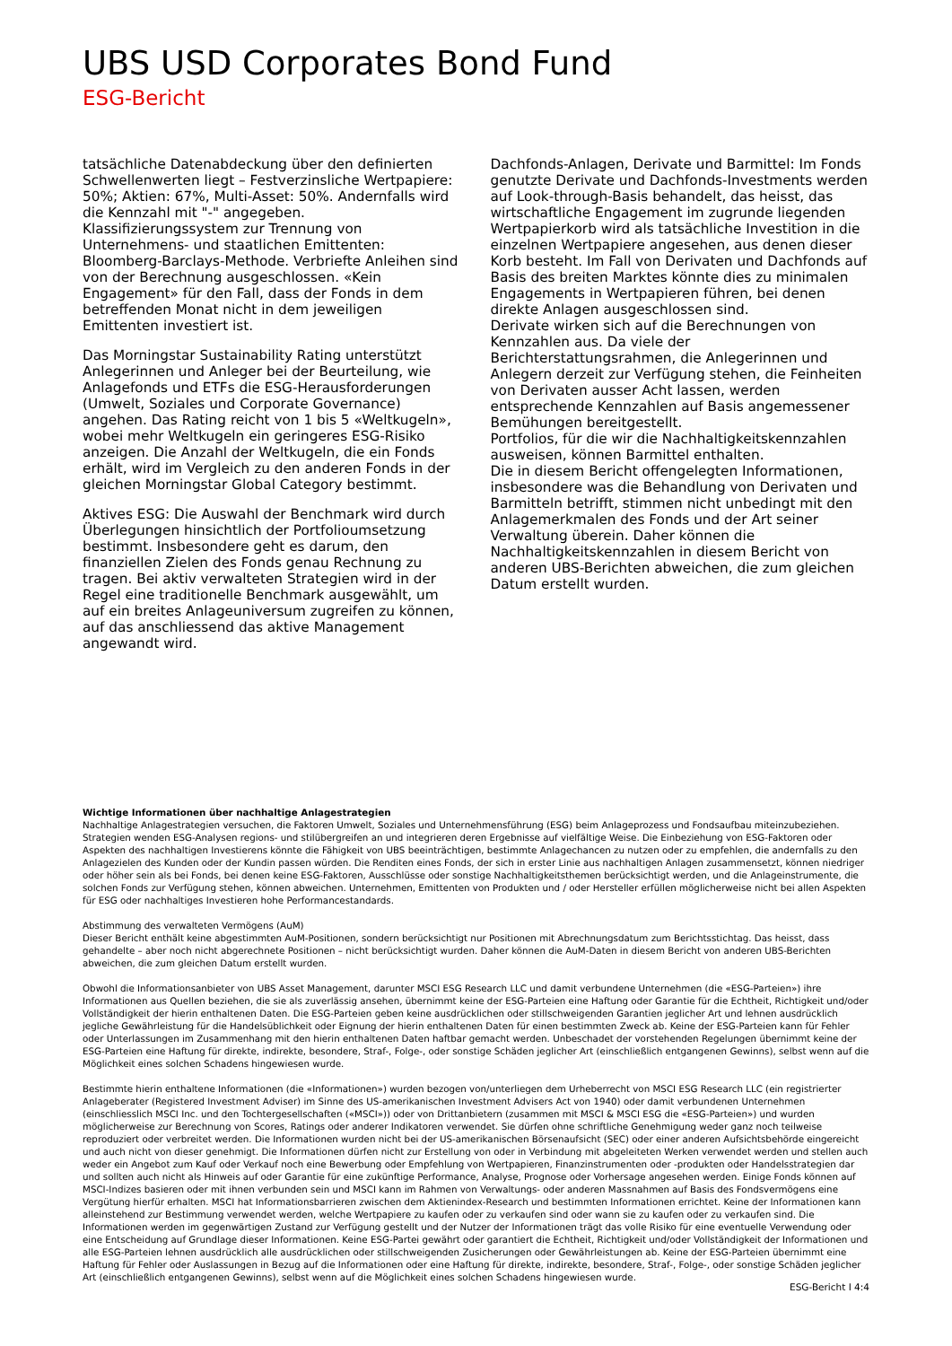UBS USD Corporates Bond Fund
ESG-Bericht
tatsächliche Datenabdeckung über den definierten Schwellenwerten liegt – Festverzinsliche Wertpapiere: 50%; Aktien: 67%, Multi-Asset: 50%. Andernfalls wird die Kennzahl mit "-" angegeben. Klassifizierungssystem zur Trennung von Unternehmens- und staatlichen Emittenten: Bloomberg-Barclays-Methode. Verbriefte Anleihen sind von der Berechnung ausgeschlossen. «Kein Engagement» für den Fall, dass der Fonds in dem betreffenden Monat nicht in dem jeweiligen Emittenten investiert ist.
Das Morningstar Sustainability Rating unterstützt Anlegerinnen und Anleger bei der Beurteilung, wie Anlagefonds und ETFs die ESG-Herausforderungen (Umwelt, Soziales und Corporate Governance) angehen. Das Rating reicht von 1 bis 5 «Weltkugeln», wobei mehr Weltkugeln ein geringeres ESG-Risiko anzeigen. Die Anzahl der Weltkugeln, die ein Fonds erhält, wird im Vergleich zu den anderen Fonds in der gleichen Morningstar Global Category bestimmt.
Aktives ESG: Die Auswahl der Benchmark wird durch Überlegungen hinsichtlich der Portfolioumsetzung bestimmt. Insbesondere geht es darum, den finanziellen Zielen des Fonds genau Rechnung zu tragen. Bei aktiv verwalteten Strategien wird in der Regel eine traditionelle Benchmark ausgewählt, um auf ein breites Anlageuniversum zugreifen zu können, auf das anschliessend das aktive Management angewandt wird.
Dachfonds-Anlagen, Derivate und Barmittel: Im Fonds genutzte Derivate und Dachfonds-Investments werden auf Look-through-Basis behandelt, das heisst, das wirtschaftliche Engagement im zugrunde liegenden Wertpapierkorb wird als tatsächliche Investition in die einzelnen Wertpapiere angesehen, aus denen dieser Korb besteht. Im Fall von Derivaten und Dachfonds auf Basis des breiten Marktes könnte dies zu minimalen Engagements in Wertpapieren führen, bei denen direkte Anlagen ausgeschlossen sind.
Derivate wirken sich auf die Berechnungen von Kennzahlen aus. Da viele der Berichterstattungsrahmen, die Anlegerinnen und Anlegern derzeit zur Verfügung stehen, die Feinheiten von Derivaten ausser Acht lassen, werden entsprechende Kennzahlen auf Basis angemessener Bemühungen bereitgestellt.
Portfolios, für die wir die Nachhaltigkeitskennzahlen ausweisen, können Barmittel enthalten.
Die in diesem Bericht offengelegten Informationen, insbesondere was die Behandlung von Derivaten und Barmitteln betrifft, stimmen nicht unbedingt mit den Anlagemerkmalen des Fonds und der Art seiner Verwaltung überein. Daher können die Nachhaltigkeitskennzahlen in diesem Bericht von anderen UBS-Berichten abweichen, die zum gleichen Datum erstellt wurden.
Wichtige Informationen über nachhaltige Anlagestrategien
Nachhaltige Anlagestrategien versuchen, die Faktoren Umwelt, Soziales und Unternehmensführung (ESG) beim Anlageprozess und Fondsaufbau miteinzubeziehen. Strategien wenden ESG-Analysen regions- und stilübergreifen an und integrieren deren Ergebnisse auf vielfältige Weise. Die Einbeziehung von ESG-Faktoren oder Aspekten des nachhaltigen Investierens könnte die Fähigkeit von UBS beeinträchtigen, bestimmte Anlagechancen zu nutzen oder zu empfehlen, die andernfalls zu den Anlagezielen des Kunden oder der Kundin passen würden. Die Renditen eines Fonds, der sich in erster Linie aus nachhaltigen Anlagen zusammensetzt, können niedriger oder höher sein als bei Fonds, bei denen keine ESG-Faktoren, Ausschlüsse oder sonstige Nachhaltigkeitsthemen berücksichtigt werden, und die Anlageinstrumente, die solchen Fonds zur Verfügung stehen, können abweichen. Unternehmen, Emittenten von Produkten und / oder Hersteller erfüllen möglicherweise nicht bei allen Aspekten für ESG oder nachhaltiges Investieren hohe Performancestandards.
Abstimmung des verwalteten Vermögens (AuM)
Dieser Bericht enthält keine abgestimmten AuM-Positionen, sondern berücksichtigt nur Positionen mit Abrechnungsdatum zum Berichtsstichtag. Das heisst, dass gehandelte – aber noch nicht abgerechnete Positionen – nicht berücksichtigt wurden. Daher können die AuM-Daten in diesem Bericht von anderen UBS-Berichten abweichen, die zum gleichen Datum erstellt wurden.
Obwohl die Informationsanbieter von UBS Asset Management, darunter MSCI ESG Research LLC und damit verbundene Unternehmen (die «ESG-Parteien») ihre Informationen aus Quellen beziehen, die sie als zuverlässig ansehen, übernimmt keine der ESG-Parteien eine Haftung oder Garantie für die Echtheit, Richtigkeit und/oder Vollständigkeit der hierin enthaltenen Daten. Die ESG-Parteien geben keine ausdrücklichen oder stillschweigenden Garantien jeglicher Art und lehnen ausdrücklich jegliche Gewährleistung für die Handelsüblichkeit oder Eignung der hierin enthaltenen Daten für einen bestimmten Zweck ab. Keine der ESG-Parteien kann für Fehler oder Unterlassungen im Zusammenhang mit den hierin enthaltenen Daten haftbar gemacht werden. Unbeschadet der vorstehenden Regelungen übernimmt keine der ESG-Parteien eine Haftung für direkte, indirekte, besondere, Straf-, Folge-, oder sonstige Schäden jeglicher Art (einschließlich entgangenen Gewinns), selbst wenn auf die Möglichkeit eines solchen Schadens hingewiesen wurde.
Bestimmte hierin enthaltene Informationen (die «Informationen») wurden bezogen von/unterliegen dem Urheberrecht von MSCI ESG Research LLC (ein registrierter Anlageberater (Registered Investment Adviser) im Sinne des US-amerikanischen Investment Advisers Act von 1940) oder damit verbundenen Unternehmen (einschliesslich MSCI Inc. und den Tochtergesellschaften («MSCI»)) oder von Drittanbietern (zusammen mit MSCI & MSCI ESG die «ESG-Parteien») und wurden möglicherweise zur Berechnung von Scores, Ratings oder anderer Indikatoren verwendet. Sie dürfen ohne schriftliche Genehmigung weder ganz noch teilweise reproduziert oder verbreitet werden. Die Informationen wurden nicht bei der US-amerikanischen Börsenaufsicht (SEC) oder einer anderen Aufsichtsbehörde eingereicht und auch nicht von dieser genehmigt. Die Informationen dürfen nicht zur Erstellung von oder in Verbindung mit abgeleiteten Werken verwendet werden und stellen auch weder ein Angebot zum Kauf oder Verkauf noch eine Bewerbung oder Empfehlung von Wertpapieren, Finanzinstrumenten oder -produkten oder Handelsstrategien dar und sollten auch nicht als Hinweis auf oder Garantie für eine zukünftige Performance, Analyse, Prognose oder Vorhersage angesehen werden. Einige Fonds können auf MSCI-Indizes basieren oder mit ihnen verbunden sein und MSCI kann im Rahmen von Verwaltungs- oder anderen Massnahmen auf Basis des Fondsvermögens eine Vergütung hierfür erhalten. MSCI hat Informationsbarrieren zwischen dem Aktienindex-Research und bestimmten Informationen errichtet. Keine der Informationen kann alleinstehend zur Bestimmung verwendet werden, welche Wertpapiere zu kaufen oder zu verkaufen sind oder wann sie zu kaufen oder zu verkaufen sind. Die Informationen werden im gegenwärtigen Zustand zur Verfügung gestellt und der Nutzer der Informationen trägt das volle Risiko für eine eventuelle Verwendung oder eine Entscheidung auf Grundlage dieser Informationen. Keine ESG-Partei gewährt oder garantiert die Echtheit, Richtigkeit und/oder Vollständigkeit der Informationen und alle ESG-Parteien lehnen ausdrücklich alle ausdrücklichen oder stillschweigenden Zusicherungen oder Gewährleistungen ab. Keine der ESG-Parteien übernimmt eine Haftung für Fehler oder Auslassungen in Bezug auf die Informationen oder eine Haftung für direkte, indirekte, besondere, Straf-, Folge-, oder sonstige Schäden jeglicher Art (einschließlich entgangenen Gewinns), selbst wenn auf die Möglichkeit eines solchen Schadens hingewiesen wurde.
ESG-Bericht I 4:4